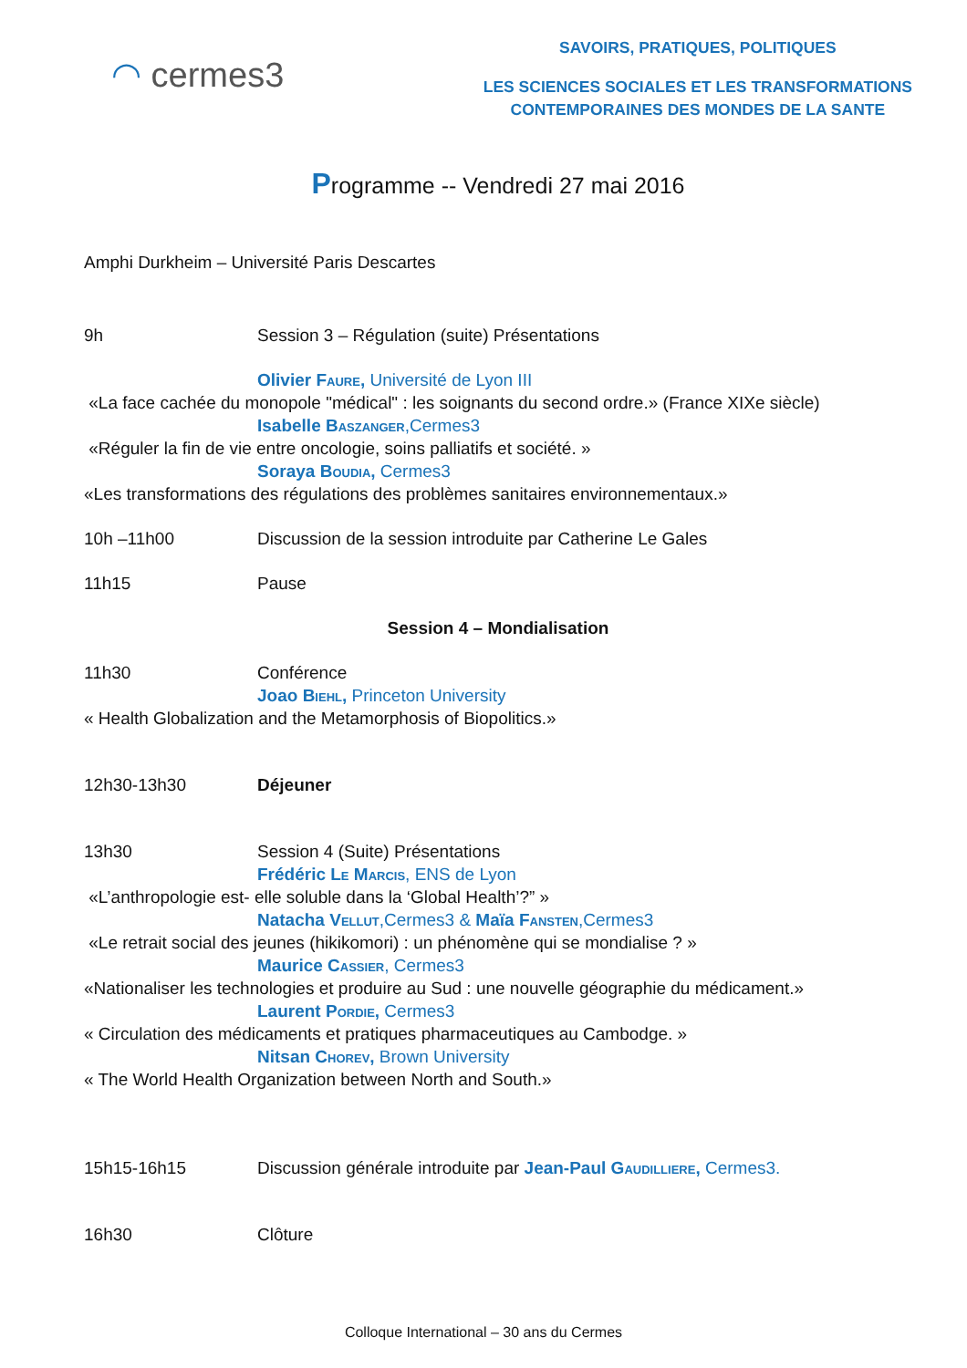◠ cermes3
SAVOIRS, PRATIQUES, POLITIQUES
LES SCIENCES SOCIALES ET LES TRANSFORMATIONS
CONTEMPORAINES DES MONDES DE LA SANTE
Programme -- Vendredi 27 mai 2016
Amphi Durkheim – Université Paris Descartes
9h Session 3 – Régulation (suite) Présentations
Olivier Faure, Université de Lyon III
«La face cachée du monopole "médical" : les soignants du second ordre.» (France XIXe siècle)
Isabelle Baszanger,Cermes3
«Réguler la fin de vie entre oncologie, soins palliatifs et société. »
Soraya Boudia, Cermes3
«Les transformations des régulations des problèmes sanitaires environnementaux.»
10h –11h00 Discussion de la session introduite par Catherine Le Gales
11h15 Pause
Session 4 – Mondialisation
11h30 Conférence
Joao Biehl, Princeton University
« Health Globalization and the Metamorphosis of Biopolitics.»
12h30-13h30 Déjeuner
13h30 Session 4 (Suite) Présentations
Frédéric Le Marcis, ENS de Lyon
«L’anthropologie est- elle soluble dans la ‘Global Health’?” »
Natacha Vellut,Cermes3 & Maïa Fansten,Cermes3
«Le retrait social des jeunes (hikikomori) : un phénomène qui se mondialise ? »
Maurice Cassier, Cermes3
«Nationaliser les technologies et produire au Sud : une nouvelle géographie du médicament.»
Laurent Pordie, Cermes3
« Circulation des médicaments et pratiques pharmaceutiques au Cambodge. »
Nitsan Chorev, Brown University
« The World Health Organization between North and South.»
15h15-16h15 Discussion générale introduite par Jean-Paul Gaudilliere, Cermes3.
16h30 Clôture
Colloque International – 30 ans du Cermes